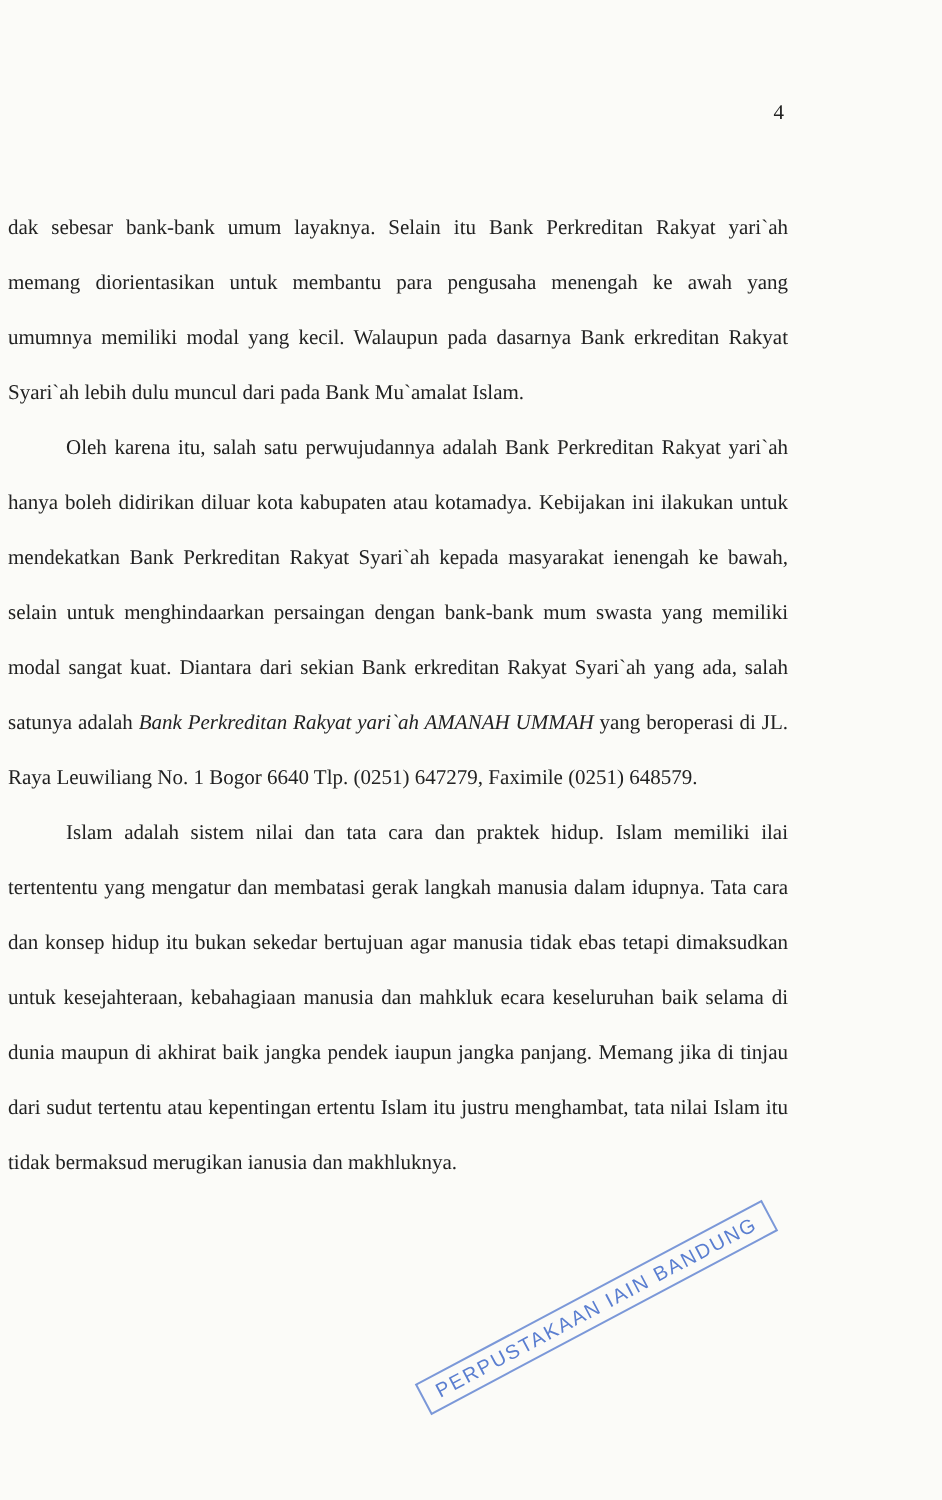4
dak sebesar bank-bank umum layaknya. Selain itu Bank Perkreditan Rakyat yari`ah memang diorientasikan untuk membantu para pengusaha menengah ke awah yang umumnya memiliki modal yang kecil. Walaupun pada dasarnya Bank erkreditan Rakyat Syari`ah lebih dulu muncul dari pada Bank Mu`amalat Islam.
Oleh karena itu, salah satu perwujudannya adalah Bank Perkreditan Rakyat yari`ah hanya boleh didirikan diluar kota kabupaten atau kotamadya. Kebijakan ini ilakukan untuk mendekatkan Bank Perkreditan Rakyat Syari`ah kepada masyarakat ienengah ke bawah, selain untuk menghindaarkan persaingan dengan bank-bank mum swasta yang memiliki modal sangat kuat. Diantara dari sekian Bank erkreditan Rakyat Syari`ah yang ada, salah satunya adalah Bank Perkreditan Rakyat yari`ah AMANAH UMMAH yang beroperasi di JL. Raya Leuwiliang No. 1 Bogor 6640 Tlp. (0251) 647279, Faximile (0251) 648579.
Islam adalah sistem nilai dan tata cara dan praktek hidup. Islam memiliki ilai tertententu yang mengatur dan membatasi gerak langkah manusia dalam idupnya. Tata cara dan konsep hidup itu bukan sekedar bertujuan agar manusia tidak ebas tetapi dimaksudkan untuk kesejahteraan, kebahagiaan manusia dan mahkluk ecara keseluruhan baik selama di dunia maupun di akhirat baik jangka pendek iaupun jangka panjang. Memang jika di tinjau dari sudut tertentu atau kepentingan ertentu Islam itu justru menghambat, tata nilai Islam itu tidak bermaksud merugikan ianusia dan makhluknya.
PERPUSTAKAAN IAIN BANDUNG